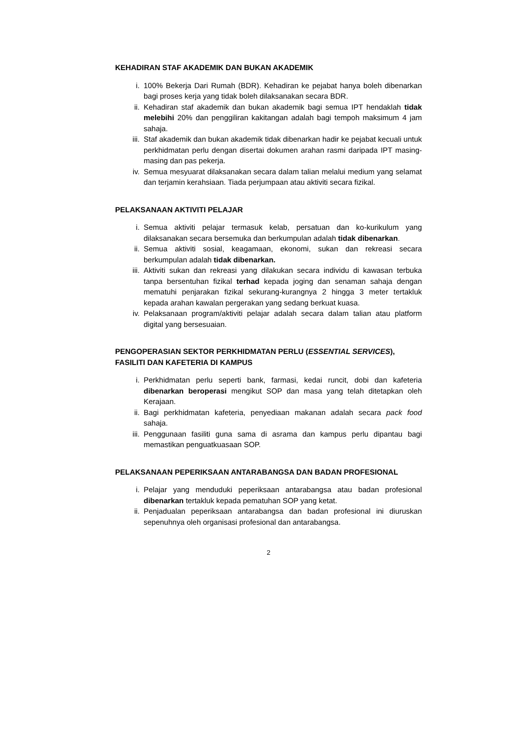KEHADIRAN STAF AKADEMIK DAN BUKAN AKADEMIK
i. 100% Bekerja Dari Rumah (BDR). Kehadiran ke pejabat hanya boleh dibenarkan bagi proses kerja yang tidak boleh dilaksanakan secara BDR.
ii. Kehadiran staf akademik dan bukan akademik bagi semua IPT hendaklah tidak melebihi 20% dan penggiliran kakitangan adalah bagi tempoh maksimum 4 jam sahaja.
iii. Staf akademik dan bukan akademik tidak dibenarkan hadir ke pejabat kecuali untuk perkhidmatan perlu dengan disertai dokumen arahan rasmi daripada IPT masing-masing dan pas pekerja.
iv. Semua mesyuarat dilaksanakan secara dalam talian melalui medium yang selamat dan terjamin kerahsiaan. Tiada perjumpaan atau aktiviti secara fizikal.
PELAKSANAAN AKTIVITI PELAJAR
i. Semua aktiviti pelajar termasuk kelab, persatuan dan ko-kurikulum yang dilaksanakan secara bersemuka dan berkumpulan adalah tidak dibenarkan.
ii. Semua aktiviti sosial, keagamaan, ekonomi, sukan dan rekreasi secara berkumpulan adalah tidak dibenarkan.
iii. Aktiviti sukan dan rekreasi yang dilakukan secara individu di kawasan terbuka tanpa bersentuhan fizikal terhad kepada joging dan senaman sahaja dengan mematuhi penjarakan fizikal sekurang-kurangnya 2 hingga 3 meter tertakluk kepada arahan kawalan pergerakan yang sedang berkuat kuasa.
iv. Pelaksanaan program/aktiviti pelajar adalah secara dalam talian atau platform digital yang bersesuaian.
PENGOPERASIAN SEKTOR PERKHIDMATAN PERLU (ESSENTIAL SERVICES), FASILITI DAN KAFETERIA DI KAMPUS
i. Perkhidmatan perlu seperti bank, farmasi, kedai runcit, dobi dan kafeteria dibenarkan beroperasi mengikut SOP dan masa yang telah ditetapkan oleh Kerajaan.
ii. Bagi perkhidmatan kafeteria, penyediaan makanan adalah secara pack food sahaja.
iii. Penggunaan fasiliti guna sama di asrama dan kampus perlu dipantau bagi memastikan penguatkuasaan SOP.
PELAKSANAAN PEPERIKSAAN ANTARABANGSA DAN BADAN PROFESIONAL
i. Pelajar yang menduduki peperiksaan antarabangsa atau badan profesional dibenarkan tertakluk kepada pematuhan SOP yang ketat.
ii. Penjadualan peperiksaan antarabangsa dan badan profesional ini diuruskan sepenuhnya oleh organisasi profesional dan antarabangsa.
2